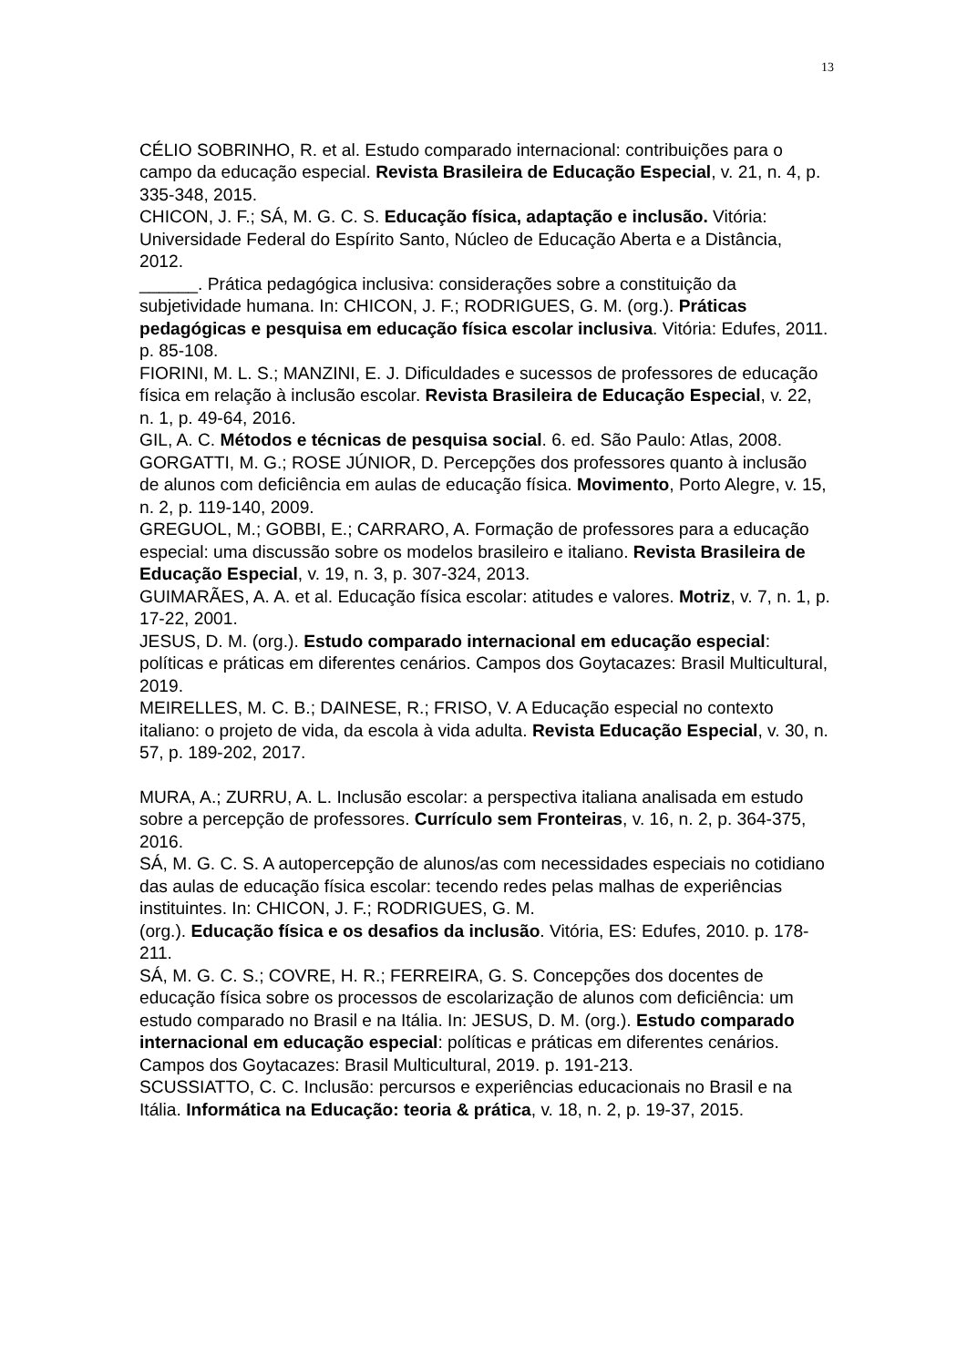13
CÉLIO SOBRINHO, R. et al. Estudo comparado internacional: contribuições para o campo da educação especial. Revista Brasileira de Educação Especial, v. 21, n. 4, p. 335-348, 2015.
CHICON, J. F.; SÁ, M. G. C. S. Educação física, adaptação e inclusão. Vitória: Universidade Federal do Espírito Santo, Núcleo de Educação Aberta e a Distância, 2012.
______. Prática pedagógica inclusiva: considerações sobre a constituição da subjetividade humana. In: CHICON, J. F.; RODRIGUES, G. M. (org.). Práticas pedagógicas e pesquisa em educação física escolar inclusiva. Vitória: Edufes, 2011. p. 85-108.
FIORINI, M. L. S.; MANZINI, E. J. Dificuldades e sucessos de professores de educação física em relação à inclusão escolar. Revista Brasileira de Educação Especial, v. 22, n. 1, p. 49-64, 2016.
GIL, A. C. Métodos e técnicas de pesquisa social. 6. ed. São Paulo: Atlas, 2008.
GORGATTI, M. G.; ROSE JÚNIOR, D. Percepções dos professores quanto à inclusão de alunos com deficiência em aulas de educação física. Movimento, Porto Alegre, v. 15, n. 2, p. 119-140, 2009.
GREGUOL, M.; GOBBI, E.; CARRARO, A. Formação de professores para a educação especial: uma discussão sobre os modelos brasileiro e italiano. Revista Brasileira de Educação Especial, v. 19, n. 3, p. 307-324, 2013.
GUIMARÃES, A. A. et al. Educação física escolar: atitudes e valores. Motriz, v. 7, n. 1, p. 17-22, 2001.
JESUS, D. M. (org.). Estudo comparado internacional em educação especial: políticas e práticas em diferentes cenários. Campos dos Goytacazes: Brasil Multicultural, 2019.
MEIRELLES, M. C. B.; DAINESE, R.; FRISO, V. A Educação especial no contexto italiano: o projeto de vida, da escola à vida adulta. Revista Educação Especial, v. 30, n. 57, p. 189-202, 2017.
MURA, A.; ZURRU, A. L. Inclusão escolar: a perspectiva italiana analisada em estudo sobre a percepção de professores. Currículo sem Fronteiras, v. 16, n. 2, p. 364-375, 2016.
SÁ, M. G. C. S. A autopercepção de alunos/as com necessidades especiais no cotidiano das aulas de educação física escolar: tecendo redes pelas malhas de experiências instituintes. In: CHICON, J. F.; RODRIGUES, G. M.
(org.). Educação física e os desafios da inclusão. Vitória, ES: Edufes, 2010. p. 178-211.
SÁ, M. G. C. S.; COVRE, H. R.; FERREIRA, G. S. Concepções dos docentes de educação física sobre os processos de escolarização de alunos com deficiência: um estudo comparado no Brasil e na Itália. In: JESUS, D. M. (org.). Estudo comparado internacional em educação especial: políticas e práticas em diferentes cenários. Campos dos Goytacazes: Brasil Multicultural, 2019. p. 191-213.
SCUSSIATTO, C. C. Inclusão: percursos e experiências educacionais no Brasil e na Itália. Informática na Educação: teoria & prática, v. 18, n. 2, p. 19-37, 2015.